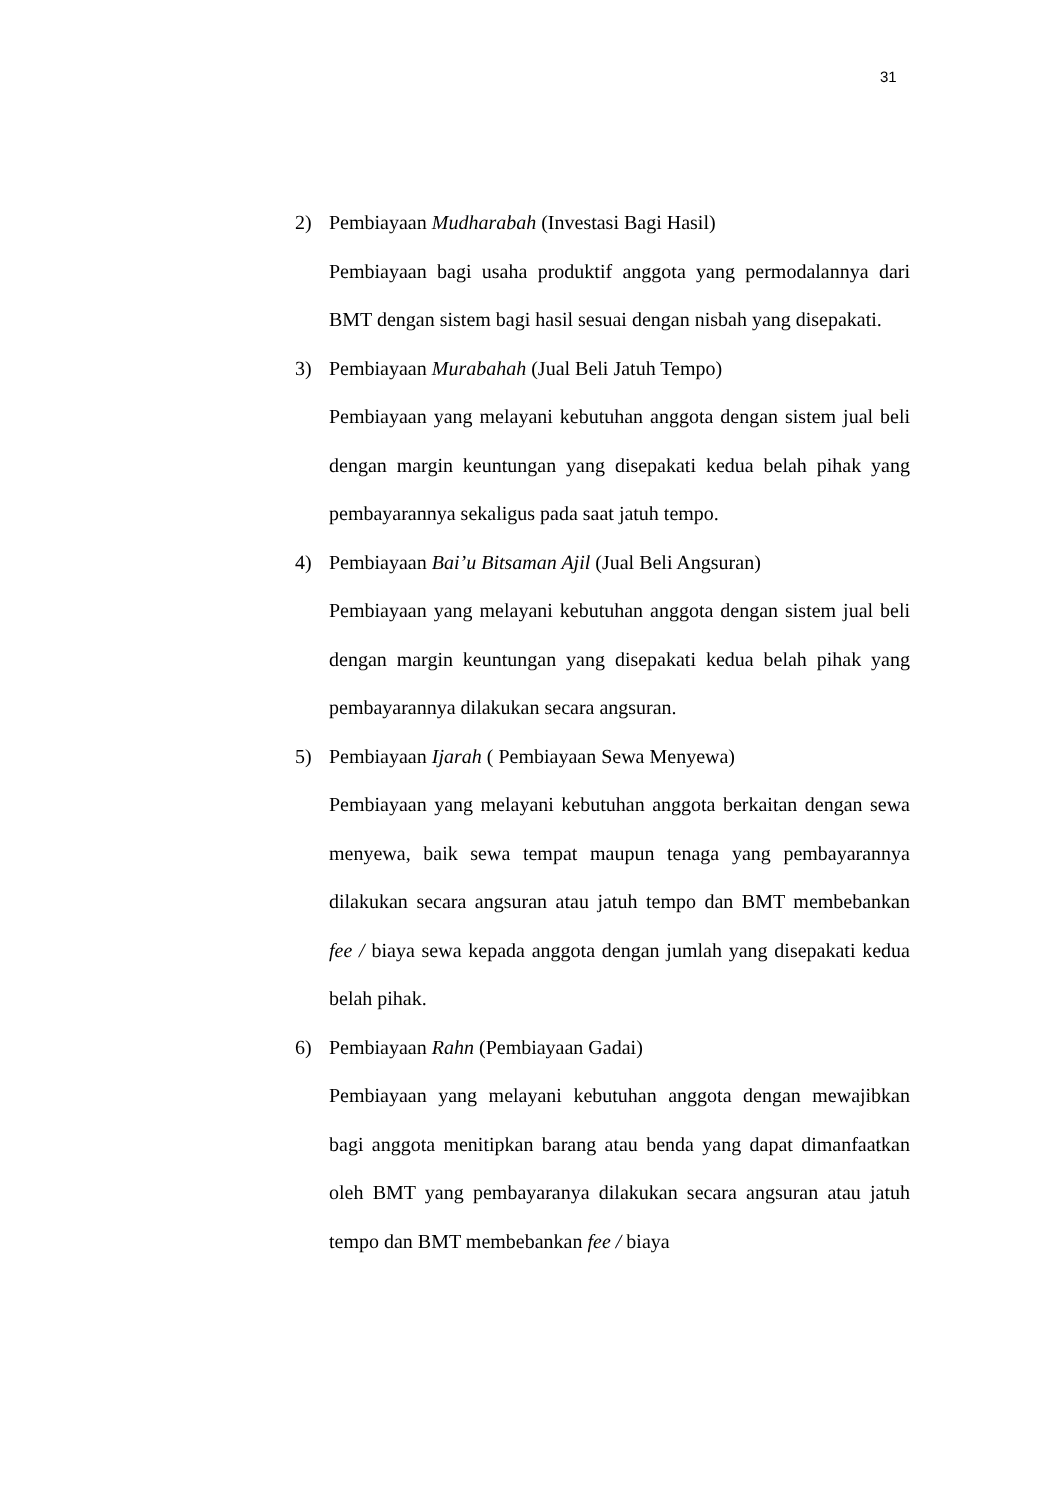31
2) Pembiayaan Mudharabah (Investasi Bagi Hasil)
Pembiayaan bagi usaha produktif anggota yang permodalannya dari BMT dengan sistem bagi hasil sesuai dengan nisbah yang disepakati.
3) Pembiayaan Murabahah (Jual Beli Jatuh Tempo)
Pembiayaan yang melayani kebutuhan anggota dengan sistem jual beli dengan margin keuntungan yang disepakati kedua belah pihak yang pembayarannya sekaligus pada saat jatuh tempo.
4) Pembiayaan Bai’u Bitsaman Ajil (Jual Beli Angsuran)
Pembiayaan yang melayani kebutuhan anggota dengan sistem jual beli dengan margin keuntungan yang disepakati kedua belah pihak yang pembayarannya dilakukan secara angsuran.
5) Pembiayaan Ijarah ( Pembiayaan Sewa Menyewa)
Pembiayaan yang melayani kebutuhan anggota berkaitan dengan sewa menyewa, baik sewa tempat maupun tenaga yang pembayarannya dilakukan secara angsuran atau jatuh tempo dan BMT membebankan fee / biaya sewa kepada anggota dengan jumlah yang disepakati kedua belah pihak.
6) Pembiayaan Rahn (Pembiayaan Gadai)
Pembiayaan yang melayani kebutuhan anggota dengan mewajibkan bagi anggota menitipkan barang atau benda yang dapat dimanfaatkan oleh BMT yang pembayaranya dilakukan secara angsuran atau jatuh tempo dan BMT membebankan fee / biaya